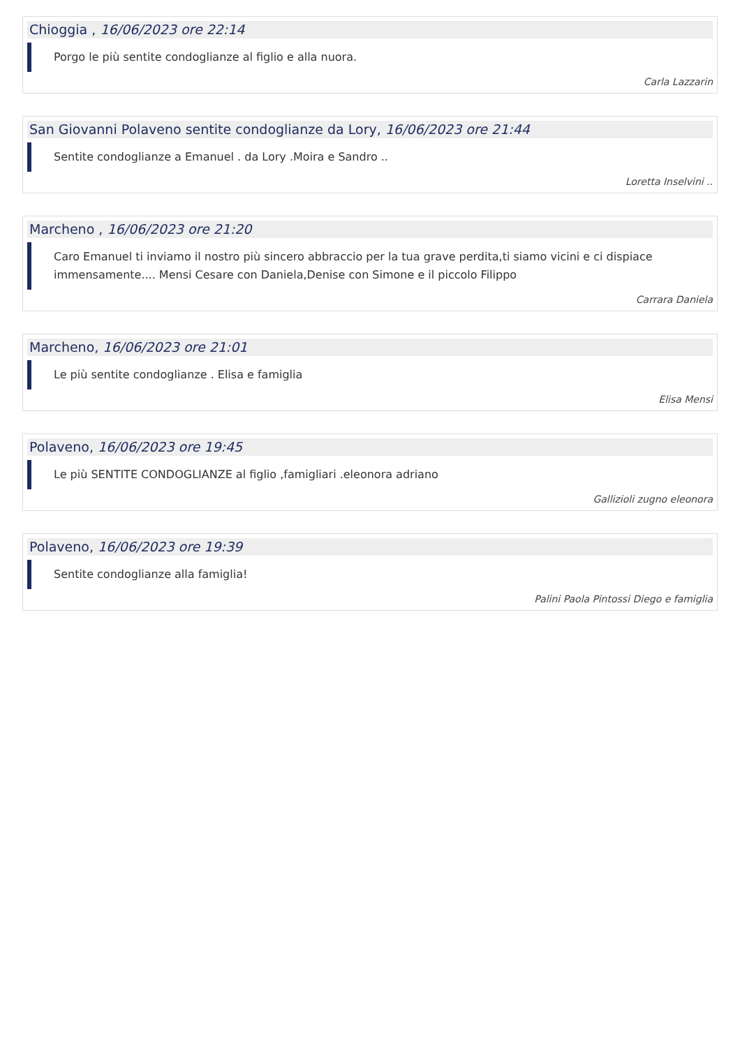Chioggia , 16/06/2023 ore 22:14
Porgo le più sentite condoglianze al figlio e alla nuora.
Carla Lazzarin
San Giovanni Polaveno sentite condoglianze da Lory, 16/06/2023 ore 21:44
Sentite condoglianze a Emanuel . da Lory .Moira e Sandro ..
Loretta Inselvini ..
Marcheno , 16/06/2023 ore 21:20
Caro Emanuel ti inviamo il nostro più sincero abbraccio per la tua grave perdita,ti siamo vicini e ci dispiace immensamente.... Mensi Cesare con Daniela,Denise con Simone e il piccolo Filippo
Carrara Daniela
Marcheno, 16/06/2023 ore 21:01
Le più sentite condoglianze . Elisa e famiglia
Elisa Mensi
Polaveno, 16/06/2023 ore 19:45
Le più SENTITE CONDOGLIANZE al figlio ,famigliari .eleonora adriano
Gallizioli zugno eleonora
Polaveno, 16/06/2023 ore 19:39
Sentite condoglianze alla famiglia!
Palini Paola Pintossi Diego e famiglia